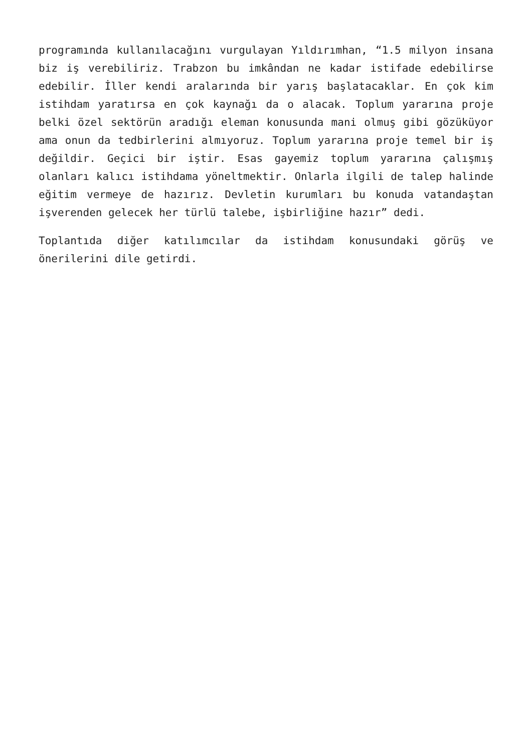programında kullanılacağını vurgulayan Yıldırımhan, “1.5 milyon insana biz iş verebiliriz. Trabzon bu imkândan ne kadar istifade edebilirse edebilir. İller kendi aralarında bir yarış başlatacaklar. En çok kim istihdam yaratırsa en çok kaynağı da o alacak. Toplum yararına proje belki özel sektörün aradığı eleman konusunda mani olmuş gibi gözüküyor ama onun da tedbirlerini almıyoruz. Toplum yararına proje temel bir iş değildir. Geçici bir iştir. Esas gayemiz toplum yararına çalışmış olanları kalıcı istihdama yöneltmektir. Onlarla ilgili de talep halinde eğitim vermeye de hazırız. Devletin kurumları bu konuda vatandaştan işverenden gelecek her türlü talebe, işbirliğine hazır” dedi.
Toplantıda diğer katılımcılar da istihdam konusundaki görüş ve önerilerini dile getirdi.